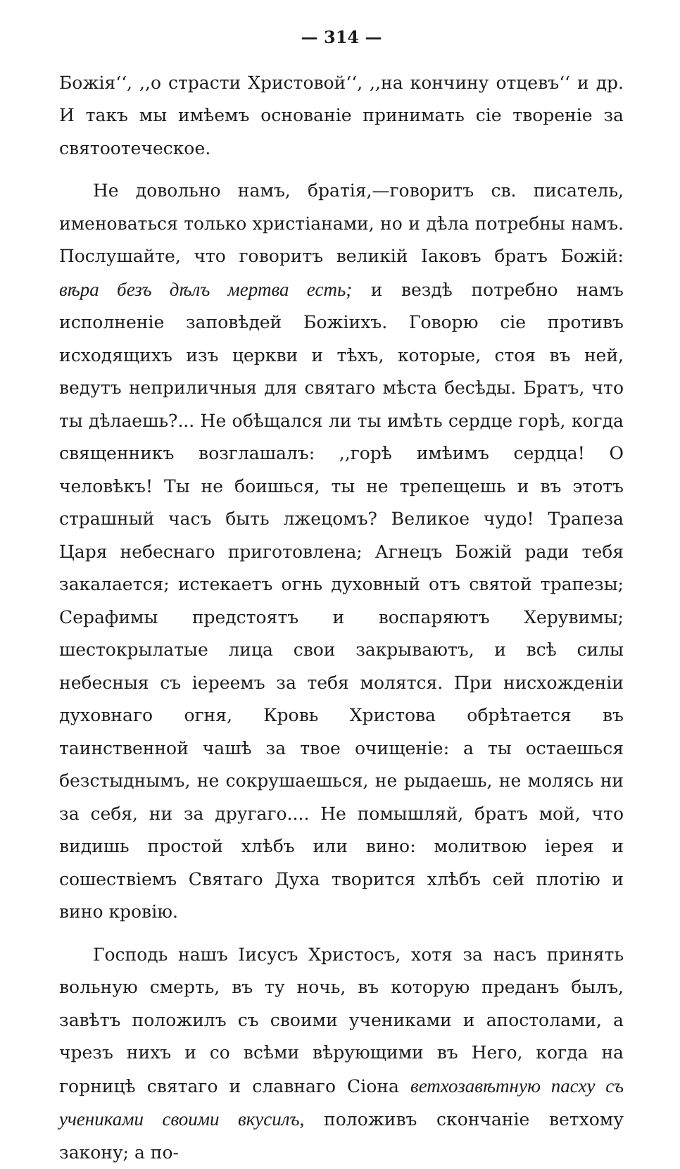— 314 —
Божія‘‘, ,,о страсти Христовой‘‘, ,,на кончину отцевъ‘‘ и др. И такъ мы имѣемъ основаніе принимать сіе твореніе за святоотеческое.
Не довольно намъ, братія,—говоритъ св. писатель, именоваться только христіанами, но и дѣла потребны намъ. Послушайте, что говоритъ великій Іаковъ братъ Божій: вѣра безъ дѣлъ мертва есть; и вездѣ потребно намъ исполненіе заповѣдей Божіихъ. Говорю сіе противъ исходящихъ изъ церкви и тѣхъ, которые, стоя въ ней, ведутъ неприличныя для святаго мѣста бесѣды. Братъ, что ты дѣлаешь?... Не обѣщался ли ты имѣть сердце горѣ, когда священникъ возглашалъ: ,,горѣ имѣимъ сердца! О человѣкъ! Ты не боишься, ты не трепещешь и въ этотъ страшный часъ быть лжецомъ? Великое чудо! Трапеза Царя небеснаго приготовлена; Агнецъ Божій ради тебя закалается; истекаетъ огнь духовный отъ святой трапезы; Серафимы предстоятъ и воспаряютъ Херувимы; шестокрылатые лица свои закрываютъ, и всѣ силы небесныя съ іереемъ за тебя молятся. При нисхожденіи духовнаго огня, Кровь Христова обрѣтается въ таинственной чашѣ за твое очищеніе: а ты остаешься безстыднымъ, не сокрушаешься, не рыдаешь, не молясь ни за себя, ни за другаго.... Не помышляй, братъ мой, что видишь простой хлѣбъ или вино: молитвою іерея и сошествіемъ Святаго Духа творится хлѣбъ сей плотію и вино кровію.
Господь нашъ Іисусъ Христосъ, хотя за насъ принять вольную смерть, въ ту ночь, въ которую преданъ былъ, завѣтъ положилъ съ своими учениками и апостолами, а чрезъ нихъ и со всѣми вѣрующими въ Него, когда на горницѣ святаго и славнаго Сіона ветхозавѣтную пасху съ учениками своими вкусилъ, положивъ скончаніе ветхому закону; а по-